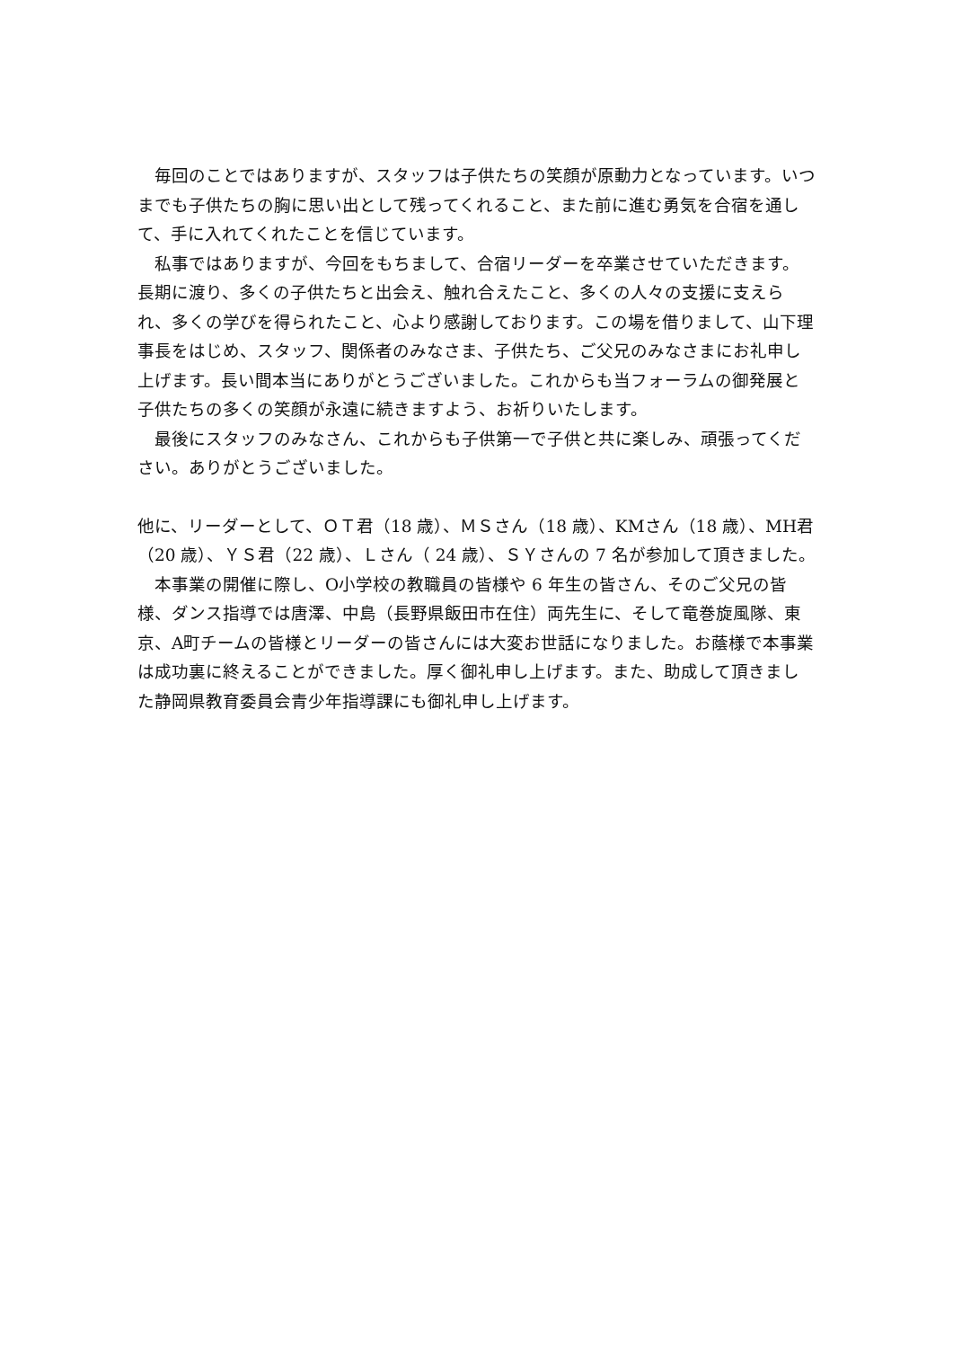毎回のことではありますが、スタッフは子供たちの笑顔が原動力となっています。いつまでも子供たちの胸に思い出として残ってくれること、また前に進む勇気を合宿を通して、手に入れてくれたことを信じています。
　私事ではありますが、今回をもちまして、合宿リーダーを卒業させていただきます。長期に渡り、多くの子供たちと出会え、触れ合えたこと、多くの人々の支援に支えられ、多くの学びを得られたこと、心より感謝しております。この場を借りまして、山下理事長をはじめ、スタッフ、関係者のみなさま、子供たち、ご父兄のみなさまにお礼申し上げます。長い間本当にありがとうございました。これからも当フォーラムの御発展と子供たちの多くの笑顔が永遠に続きますよう、お祈りいたします。
　最後にスタッフのみなさん、これからも子供第一で子供と共に楽しみ、頑張ってください。ありがとうございました。
他に、リーダーとして、ＯＴ君（18 歳）、ＭＳさん（18 歳）、KMさん（18 歳）、MH君（20 歳）、ＹＳ君（22 歳）、Ｌさん（ 24 歳）、ＳＹさんの 7 名が参加して頂きました。
　本事業の開催に際し、O小学校の教職員の皆様や 6 年生の皆さん、そのご父兄の皆様、ダンス指導では唐澤、中島（長野県飯田市在住）両先生に、そして竜巻旋風隊、東京、A町チームの皆様とリーダーの皆さんには大変お世話になりました。お蔭様で本事業は成功裏に終えることができました。厚く御礼申し上げます。また、助成して頂きました静岡県教育委員会青少年指導課にも御礼申し上げます。